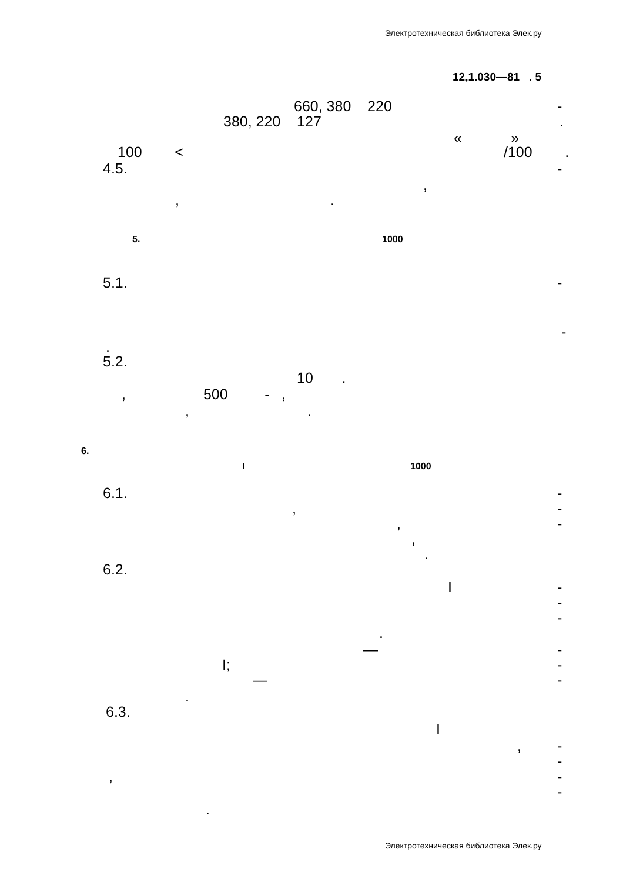Электротехническая библиотека Элек.ру
12,1.030—81 . 5
660, 380 220
-
380, 220 127
.
« »
100 <
/100 .
4.5.
-
,
, .
5.
1000
5.1.
-
-
.
5.2.
10 .
, 500 - ,
, .
6.
I
1000
6.1.
-
,
-
,
-
,
.
6.2.
I
-
-
-
.
—
-
I;
-
—
-
.
6.3.
I
,
-
-
,
-
-
.
Электротехническая библиотека Элек.ру